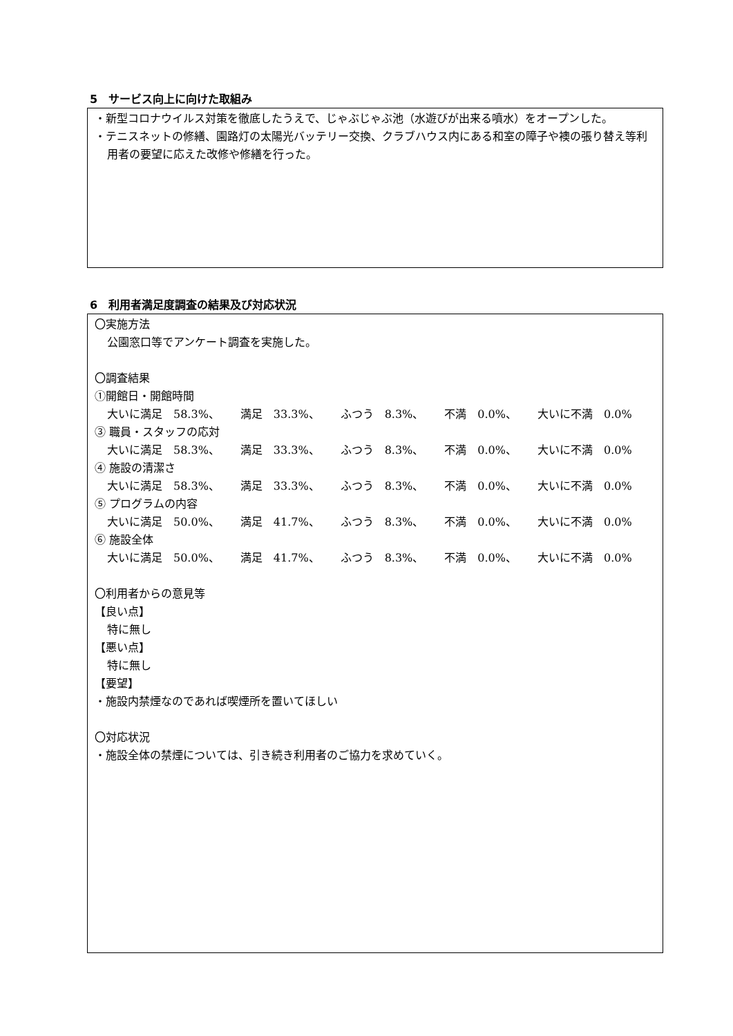5　サービス向上に向けた取組み
・新型コロナウイルス対策を徹底したうえで、じゃぶじゃぶ池（水遊びが出来る噴水）をオープンした。
・テニスネットの修繕、園路灯の太陽光バッテリー交換、クラブハウス内にある和室の障子や襖の張り替え等利用者の要望に応えた改修や修繕を行った。
6　利用者満足度調査の結果及び対応状況
〇実施方法
公園窓口等でアンケート調査を実施した。
〇調査結果
①開館日・開館時間
大いに満足　58.3%、 満足　33.3%、 ふつう　8.3%、 不満　0.0%、 大いに不満　0.0%
③ 職員・スタッフの応対
大いに満足　58.3%、 満足　33.3%、 ふつう　8.3%、 不満　0.0%、 大いに不満　0.0%
④ 施設の清潔さ
大いに満足　58.3%、 満足　33.3%、 ふつう　8.3%、 不満　0.0%、 大いに不満　0.0%
⑤ プログラムの内容
大いに満足　50.0%、 満足　41.7%、 ふつう　8.3%、 不満　0.0%、 大いに不満　0.0%
⑥ 施設全体
大いに満足　50.0%、 満足　41.7%、 ふつう　8.3%、 不満　0.0%、 大いに不満　0.0%
〇利用者からの意見等
【良い点】
特に無し
【悪い点】
特に無し
【要望】
・施設内禁煙なのであれば喫煙所を置いてほしい
〇対応状況
・施設全体の禁煙については、引き続き利用者のご協力を求めていく。